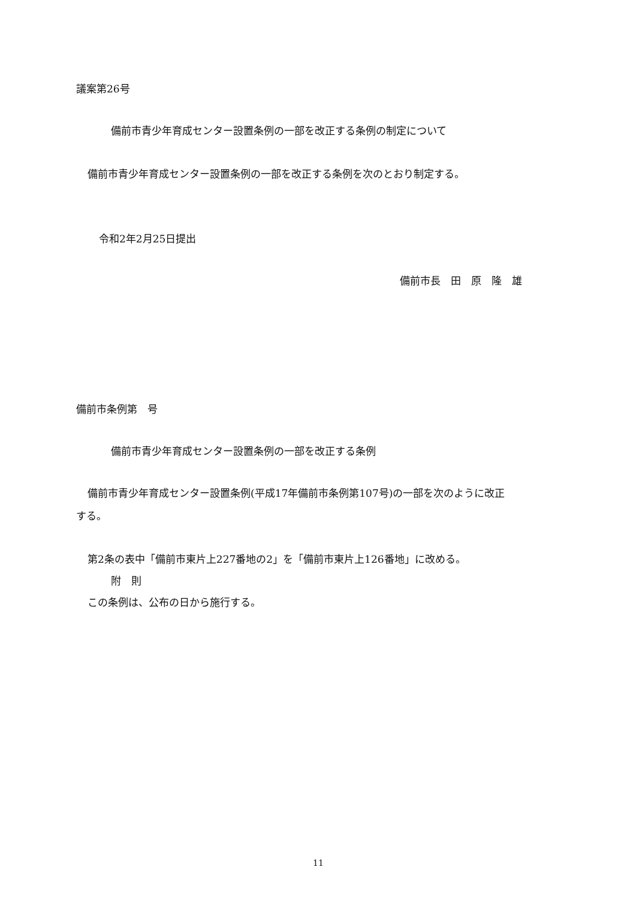議案第26号
備前市青少年育成センター設置条例の一部を改正する条例の制定について
備前市青少年育成センター設置条例の一部を改正する条例を次のとおり制定する。
令和2年2月25日提出
備前市長　田　原　隆　雄
備前市条例第　号
備前市青少年育成センター設置条例の一部を改正する条例
備前市青少年育成センター設置条例(平成17年備前市条例第107号)の一部を次のように改正
する。
第2条の表中「備前市東片上227番地の2」を「備前市東片上126番地」に改める。
附　則
この条例は、公布の日から施行する。
11